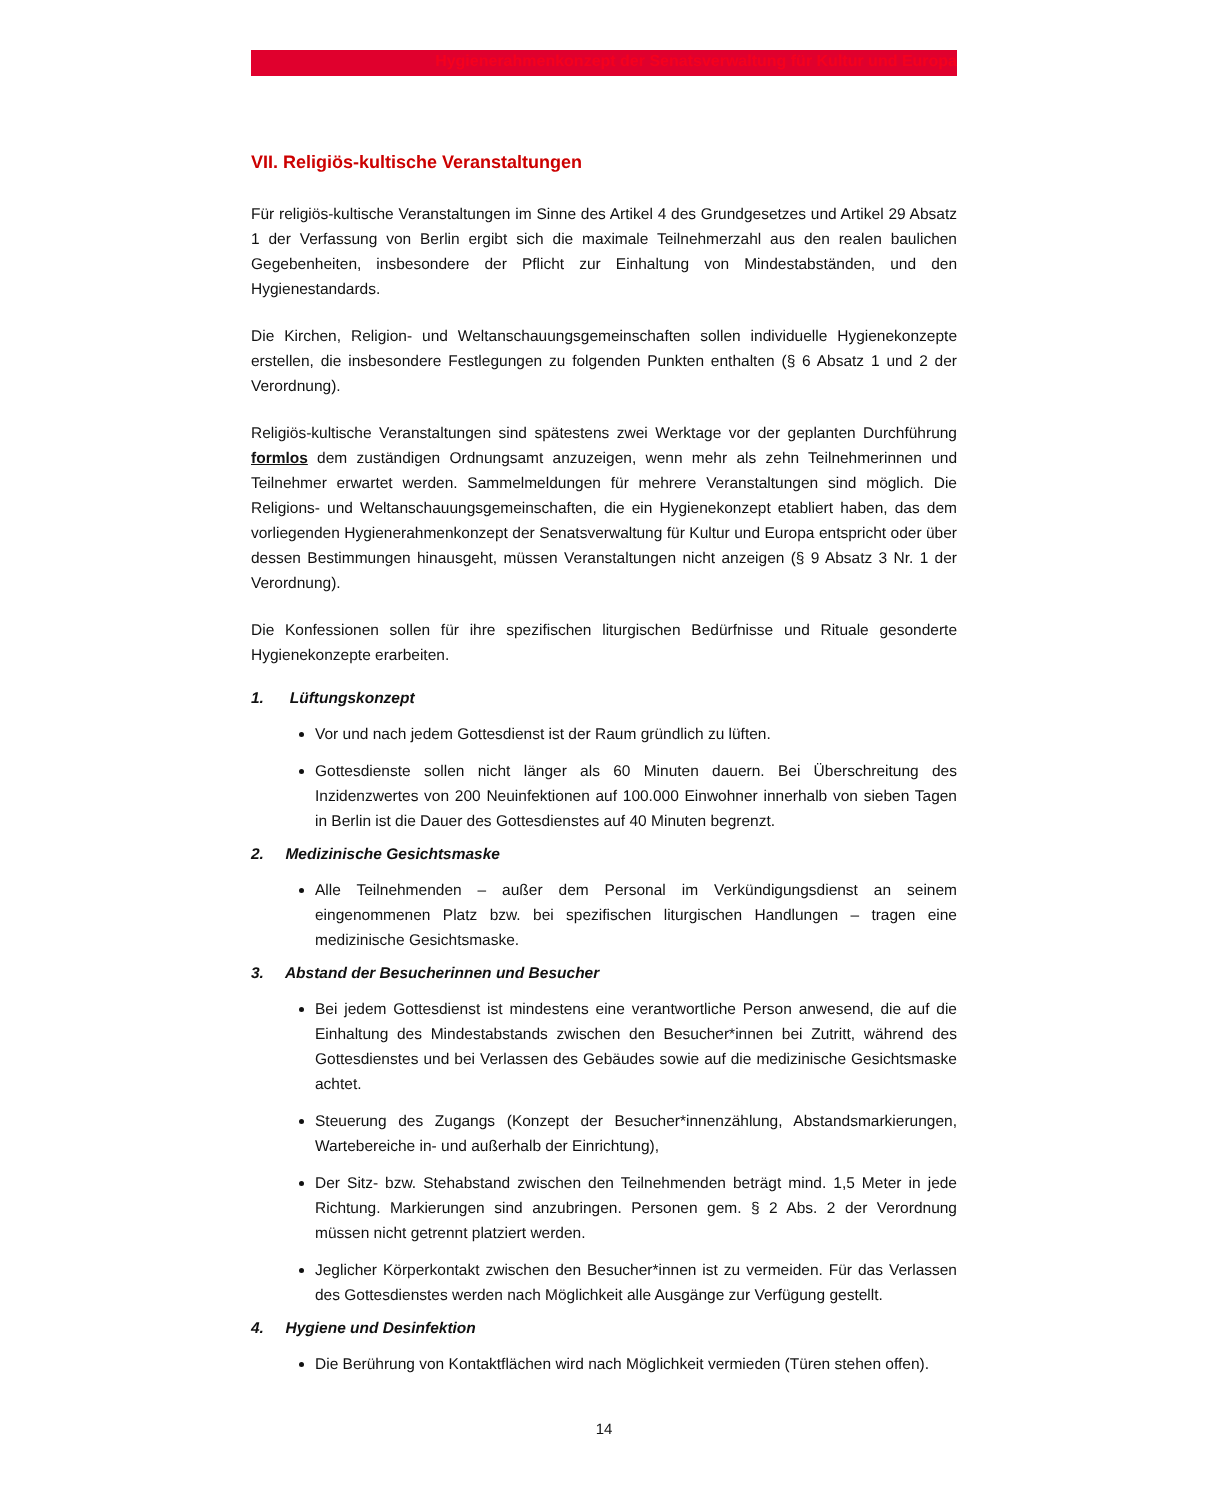Hygienerahmenkonzept der Senatsverwaltung für Kultur und Europa
VII. Religiös-kultische Veranstaltungen
Für religiös-kultische Veranstaltungen im Sinne des Artikel 4 des Grundgesetzes und Artikel 29 Absatz 1 der Verfassung von Berlin ergibt sich die maximale Teilnehmerzahl aus den realen baulichen Gegebenheiten, insbesondere der Pflicht zur Einhaltung von Mindestabständen, und den Hygienestandards.
Die Kirchen, Religion- und Weltanschauungsgemeinschaften sollen individuelle Hygienekonzepte erstellen, die insbesondere Festlegungen zu folgenden Punkten enthalten (§ 6 Absatz 1 und 2 der Verordnung).
Religiös-kultische Veranstaltungen sind spätestens zwei Werktage vor der geplanten Durchführung formlos dem zuständigen Ordnungsamt anzuzeigen, wenn mehr als zehn Teilnehmerinnen und Teilnehmer erwartet werden. Sammelmeldungen für mehrere Veranstaltungen sind möglich. Die Religions- und Weltanschauungsgemeinschaften, die ein Hygienekonzept etabliert haben, das dem vorliegenden Hygienerahmenkonzept der Senatsverwaltung für Kultur und Europa entspricht oder über dessen Bestimmungen hinausgeht, müssen Veranstaltungen nicht anzeigen (§ 9 Absatz 3 Nr. 1 der Verordnung).
Die Konfessionen sollen für ihre spezifischen liturgischen Bedürfnisse und Rituale gesonderte Hygienekonzepte erarbeiten.
1. Lüftungskonzept
Vor und nach jedem Gottesdienst ist der Raum gründlich zu lüften.
Gottesdienste sollen nicht länger als 60 Minuten dauern. Bei Überschreitung des Inzidenzwertes von 200 Neuinfektionen auf 100.000 Einwohner innerhalb von sieben Tagen in Berlin ist die Dauer des Gottesdienstes auf 40 Minuten begrenzt.
2. Medizinische Gesichtsmaske
Alle Teilnehmenden – außer dem Personal im Verkündigungsdienst an seinem eingenommenen Platz bzw. bei spezifischen liturgischen Handlungen – tragen eine medizinische Gesichtsmaske.
3. Abstand der Besucherinnen und Besucher
Bei jedem Gottesdienst ist mindestens eine verantwortliche Person anwesend, die auf die Einhaltung des Mindestabstands zwischen den Besucher*innen bei Zutritt, während des Gottesdienstes und bei Verlassen des Gebäudes sowie auf die medizinische Gesichtsmaske achtet.
Steuerung des Zugangs (Konzept der Besucher*innenzählung, Abstandsmarkierungen, Wartebereiche in- und außerhalb der Einrichtung),
Der Sitz- bzw. Stehabstand zwischen den Teilnehmenden beträgt mind. 1,5 Meter in jede Richtung. Markierungen sind anzubringen. Personen gem. § 2 Abs. 2 der Verordnung müssen nicht getrennt platziert werden.
Jeglicher Körperkontakt zwischen den Besucher*innen ist zu vermeiden. Für das Verlassen des Gottesdienstes werden nach Möglichkeit alle Ausgänge zur Verfügung gestellt.
4. Hygiene und Desinfektion
Die Berührung von Kontaktflächen wird nach Möglichkeit vermieden (Türen stehen offen).
14